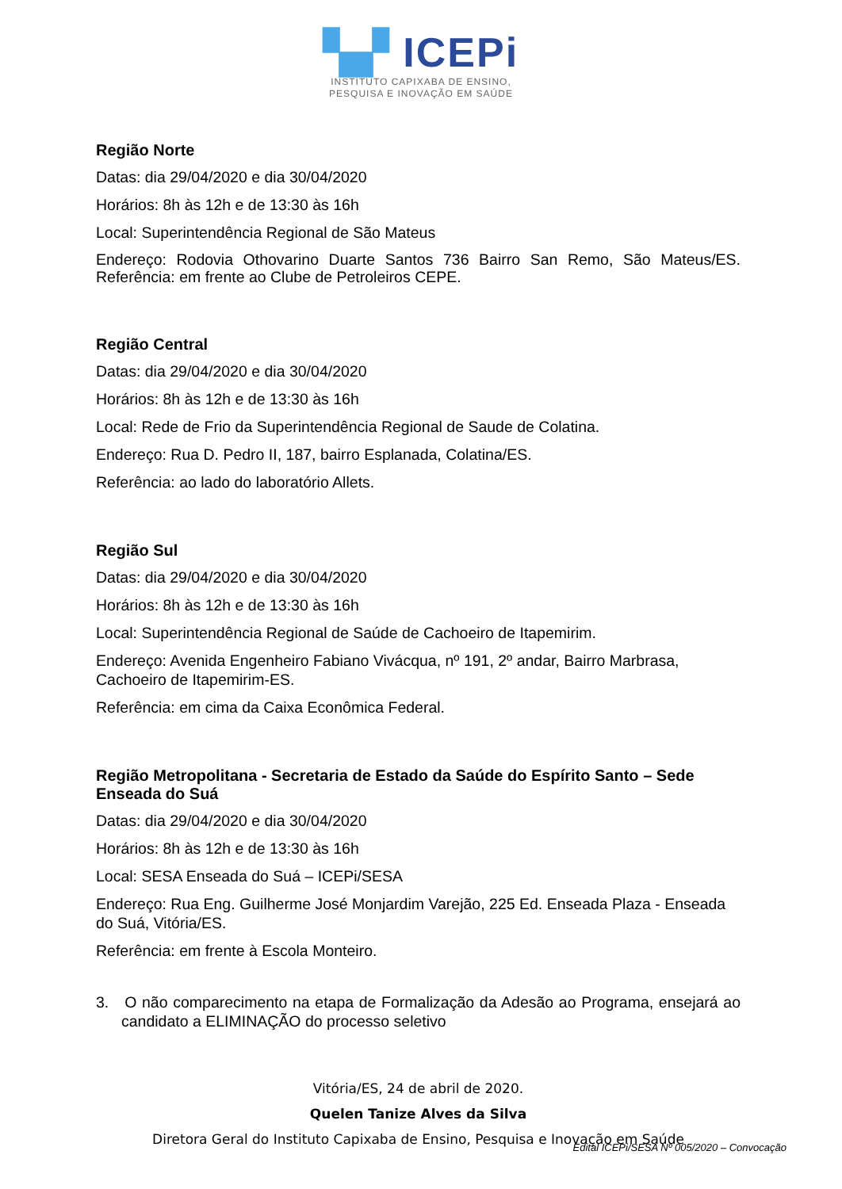▚▞ ICEPi
INSTITUTO CAPIXABA DE ENSINO,
PESQUISA E INOVAÇÃO EM SAÚDE
Região Norte
Datas: dia 29/04/2020 e dia 30/04/2020
Horários: 8h às 12h e de 13:30 às 16h
Local: Superintendência Regional de São Mateus
Endereço: Rodovia Othovarino Duarte Santos 736 Bairro San Remo, São Mateus/ES. Referência: em frente ao Clube de Petroleiros CEPE.
Região Central
Datas: dia 29/04/2020 e dia 30/04/2020
Horários: 8h às 12h e de 13:30 às 16h
Local: Rede de Frio da Superintendência Regional de Saude de Colatina.
Endereço: Rua D. Pedro II, 187, bairro Esplanada, Colatina/ES.
Referência: ao lado do laboratório Allets.
Região Sul
Datas: dia 29/04/2020 e dia 30/04/2020
Horários: 8h às 12h e de 13:30 às 16h
Local: Superintendência Regional de Saúde de Cachoeiro de Itapemirim.
Endereço: Avenida Engenheiro Fabiano Vivácqua, nº 191, 2º andar, Bairro Marbrasa, Cachoeiro de Itapemirim-ES.
Referência: em cima da Caixa Econômica Federal.
Região Metropolitana - Secretaria de Estado da Saúde do Espírito Santo – Sede Enseada do Suá
Datas: dia 29/04/2020 e dia 30/04/2020
Horários: 8h às 12h e de 13:30 às 16h
Local: SESA Enseada do Suá – ICEPi/SESA
Endereço: Rua Eng. Guilherme José Monjardim Varejão, 225 Ed. Enseada Plaza - Enseada do Suá, Vitória/ES.
Referência: em frente à Escola Monteiro.
3. O não comparecimento na etapa de Formalização da Adesão ao Programa, ensejará ao candidato a ELIMINAÇÃO do processo seletivo
Vitória/ES, 24 de abril de 2020.
Quelen Tanize Alves da Silva
Diretora Geral do Instituto Capixaba de Ensino, Pesquisa e Inovação em Saúde
Edital ICEPi/SESA Nº 005/2020 – Convocação